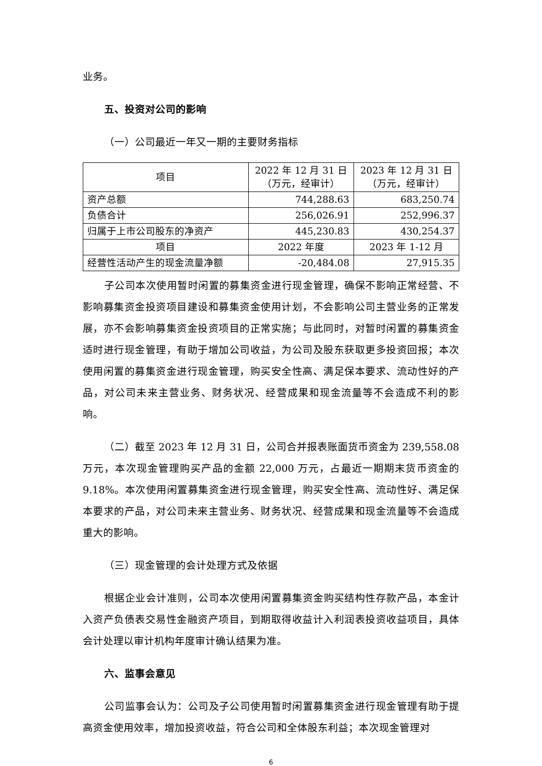业务。
五、投资对公司的影响
（一）公司最近一年又一期的主要财务指标
| 项目 | 2022 年 12 月 31 日 （万元，经审计） | 2023 年 12 月 31 日 （万元，经审计） |
| --- | --- | --- |
| 资产总额 | 744,288.63 | 683,250.74 |
| 负债合计 | 256,026.91 | 252,996.37 |
| 归属于上市公司股东的净资产 | 445,230.83 | 430,254.37 |
| 项目 | 2022 年度 | 2023 年 1-12 月 |
| 经营性活动产生的现金流量净额 | -20,484.08 | 27,915.35 |
子公司本次使用暂时闲置的募集资金进行现金管理，确保不影响正常经营、不影响募集资金投资项目建设和募集资金使用计划，不会影响公司主营业务的正常发展，亦不会影响募集资金投资项目的正常实施；与此同时，对暂时闲置的募集资金适时进行现金管理，有助于增加公司收益，为公司及股东获取更多投资回报；本次使用闲置的募集资金进行现金管理，购买安全性高、满足保本要求、流动性好的产品，对公司未来主营业务、财务状况、经营成果和现金流量等不会造成不利的影响。
（二）截至 2023 年 12 月 31 日，公司合并报表账面货币资金为 239,558.08 万元，本次现金管理购买产品的金额 22,000 万元，占最近一期期末货币资金的 9.18%。本次使用闲置募集资金进行现金管理，购买安全性高、流动性好、满足保本要求的产品，对公司未来主营业务、财务状况、经营成果和现金流量等不会造成重大的影响。
（三）现金管理的会计处理方式及依据
根据企业会计准则，公司本次使用闲置募集资金购买结构性存款产品，本金计入资产负债表交易性金融资产项目，到期取得收益计入利润表投资收益项目，具体会计处理以审计机构年度审计确认结果为准。
六、监事会意见
公司监事会认为：公司及子公司使用暂时闲置募集资金进行现金管理有助于提高资金使用效率，增加投资收益，符合公司和全体股东利益；本次现金管理对
6